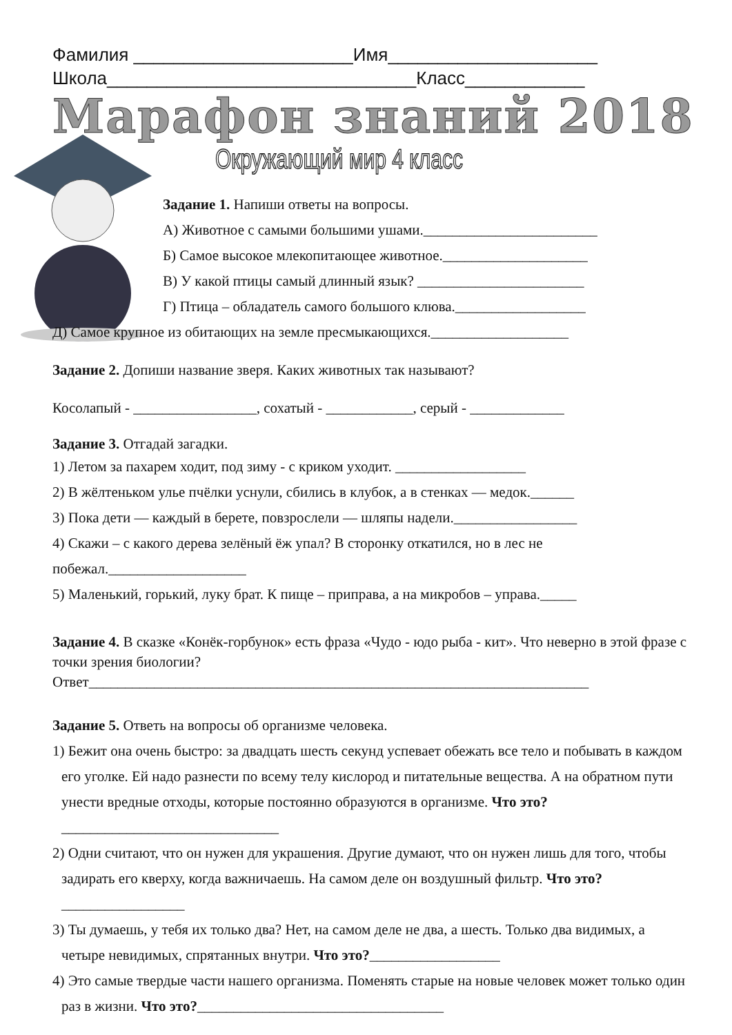Фамилия ______________________Имя_____________________
Школа_______________________________Класс____________
Марафон знаний 2018
Окружающий мир 4 класс
Задание 1. Напиши ответы на вопросы.
А) Животное с самыми большими ушами.________________________
Б) Самое высокое млекопитающее животное.____________________
В) У какой птицы самый длинный язык? _______________________
Г) Птица – обладатель самого большого клюва.__________________
Д) Самое крупное из обитающих на земле пресмыкающихся.___________________
Задание 2. Допиши название зверя. Каких животных так называют?
Косолапый - _________________, сохатый - ____________, серый - _____________
Задание 3. Отгадай загадки.
1) Летом за пахарем ходит, под зиму - с криком уходит. __________________
2) В жёлтеньком улье пчёлки уснули, сбились в клубок, а в стенках — медок.______
3) Пока дети — каждый в берете, повзрослели — шляпы надели._________________
4) Скажи – с какого дерева зелёный ёж упал? В сторонку откатился, но в лес не побежал.___________________
5) Маленький, горький, луку брат. К пище – приправа, а на микробов – управа._____
Задание 4. В сказке «Конёк-горбунок» есть фраза «Чудо - юдо рыба - кит». Что неверно в этой фразе с точки зрения биологии?
Ответ_____________________________________________________________________
Задание 5. Ответь на вопросы об организме человека.
1) Бежит она очень быстро: за двадцать шесть секунд успевает обежать все тело и побывать в каждом его уголке. Ей надо разнести по всему телу кислород и питательные вещества. А на обратном пути унести вредные отходы, которые постоянно образуются в организме. Что это?______________________________
2) Одни считают, что он нужен для украшения. Другие думают, что он нужен лишь для того, чтобы задирать его кверху, когда важничаешь. На самом деле он воздушный фильтр. Что это?_________________
3) Ты думаешь, у тебя их только два? Нет, на самом деле не два, а шесть. Только два видимых, а четыре невидимых, спрятанных внутри. Что это?__________________
4) Это самые твердые части нашего организма. Поменять старые на новые человек может только один раз в жизни. Что это?__________________________________